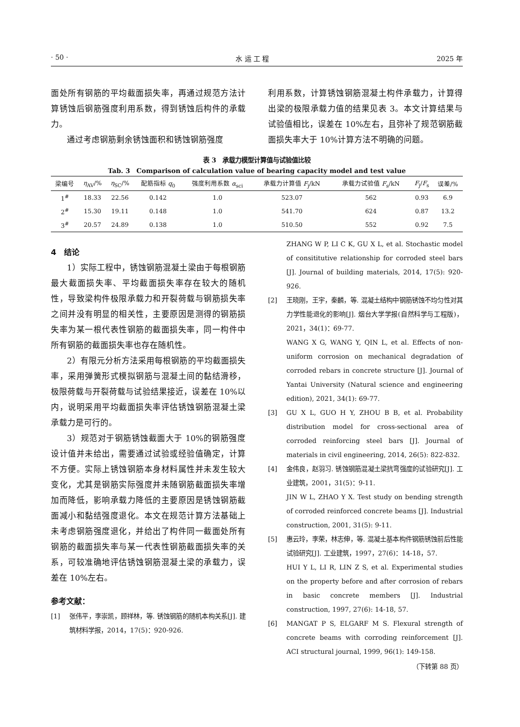· 50 · 水 运 工 程 2025 年
面处所有钢筋的平均截面损失率，再通过规范方法计算锈蚀后钢筋强度利用系数，得到锈蚀后构件的承载力。
通过考虑钢筋剩余锈蚀面积和锈蚀钢筋强度
利用系数，计算锈蚀钢筋混凝土构件承载力，计算得出梁的极限承载力值的结果见表 3。本文计算结果与试验值相比，误差在 10%左右，且弥补了规范钢筋截面损失率大于 10%计算方法不明确的问题。
表 3　承载力模型计算值与试验值比较
Tab. 3　Comparison of calculation value of bearing capacity model and test value
| 梁编号 | η<sub>AV</sub>/% | η<sub>SC</sub>/% | 配筋指标 q<sub>0</sub> | 强度利用系数 α<sub>sci</sub> | 承载力计算值 F<sub>j</sub>/kN | 承载力试验值 F<sub>s</sub>/kN | F<sub>j</sub>/ F<sub>s</sub> | 误差/% |
| --- | --- | --- | --- | --- | --- | --- | --- | --- |
| 1<sup>#</sup> | 18.33 | 22.56 | 0.142 | 1.0 | 523.07 | 562 | 0.93 | 6.9 |
| 2<sup>#</sup> | 15.30 | 19.11 | 0.148 | 1.0 | 541.70 | 624 | 0.87 | 13.2 |
| 3<sup>#</sup> | 20.57 | 24.89 | 0.138 | 1.0 | 510.50 | 552 | 0.92 | 7.5 |
4　结论
1）实际工程中，锈蚀钢筋混凝土梁由于每根钢筋最大截面损失率、平均截面损失率存在较大的随机性，导致梁构件极限承载力和开裂荷载与钢筋损失率之间并没有明显的相关性，主要原因是测得的钢筋损失率为某一根代表性钢筋的截面损失率，同一构件中所有钢筋的截面损失率也存在随机性。
2）有限元分析方法采用每根钢筋的平均截面损失率，采用弹簧形式模拟钢筋与混凝土间的黏结滑移，极限荷载与开裂荷载与试验结果接近，误差在 10%以内，说明采用平均截面损失率评估锈蚀钢筋混凝土梁承载力是可行的。
3）规范对于钢筋锈蚀截面大于 10%的钢筋强度设计值并未给出，需要通过试验或经验值确定，计算不方便。实际上锈蚀钢筋本身材料属性并未发生较大变化，尤其是钢筋实际强度并未随钢筋截面损失率增加而降低，影响承载力降低的主要原因是锈蚀钢筋截面减小和黏结强度退化。本文在规范计算方法基础上未考虑钢筋强度退化，并给出了构件同一截面处所有钢筋的截面损失率与某一代表性钢筋截面损失率的关系，可较准确地评估锈蚀钢筋混凝土梁的承载力，误差在 10%左右。
参考文献：
[1] 张伟平，李崇凯，顾祥林，等. 锈蚀钢筋的随机本构关系[J]. 建筑材料学报，2014，17(5)：920-926.
ZHANG W P, LI C K, GU X L, et al. Stochastic model of consititutive relationship for corroded steel bars [J]. Journal of building materials, 2014, 17(5): 920-926.
[2] 王晓刚，王宇，秦麟，等. 混凝土结构中钢筋锈蚀不均匀性对其力学性能退化的影响[J]. 烟台大学学报(自然科学与工程版)，2021，34(1)：69-77.
WANG X G, WANG Y, QIN L, et al. Effects of non-uniform corrosion on mechanical degradation of corroded rebars in concrete structure [J]. Journal of Yantai University (Natural science and engineering edition), 2021, 34(1): 69-77.
[3] GU X L, GUO H Y, ZHOU B B, et al. Probability distribution model for cross-sectional area of corroded reinforcing steel bars [J]. Journal of materials in civil engineering, 2014, 26(5): 822-832.
[4] 金伟良，赵羽习. 锈蚀钢筋混凝土梁抗弯强度的试验研究[J]. 工业建筑，2001，31(5)：9-11.
JIN W L, ZHAO Y X. Test study on bending strength of corroded reinforced concrete beams [J]. Industrial construction, 2001, 31(5): 9-11.
[5] 惠云玲，李荣，林志伸，等. 混凝土基本构件钢筋锈蚀前后性能试验研究[J]. 工业建筑，1997，27(6)：14-18，57.
HUI Y L, LI R, LIN Z S, et al. Experimental studies on the property before and after corrosion of rebars in basic concrete members [J]. Industrial construction, 1997, 27(6): 14-18, 57.
[6] MANGAT P S, ELGARF M S. Flexural strength of concrete beams with corroding reinforcement [J]. ACI structural journal, 1999, 96(1): 149-158.
（下转第 88 页）